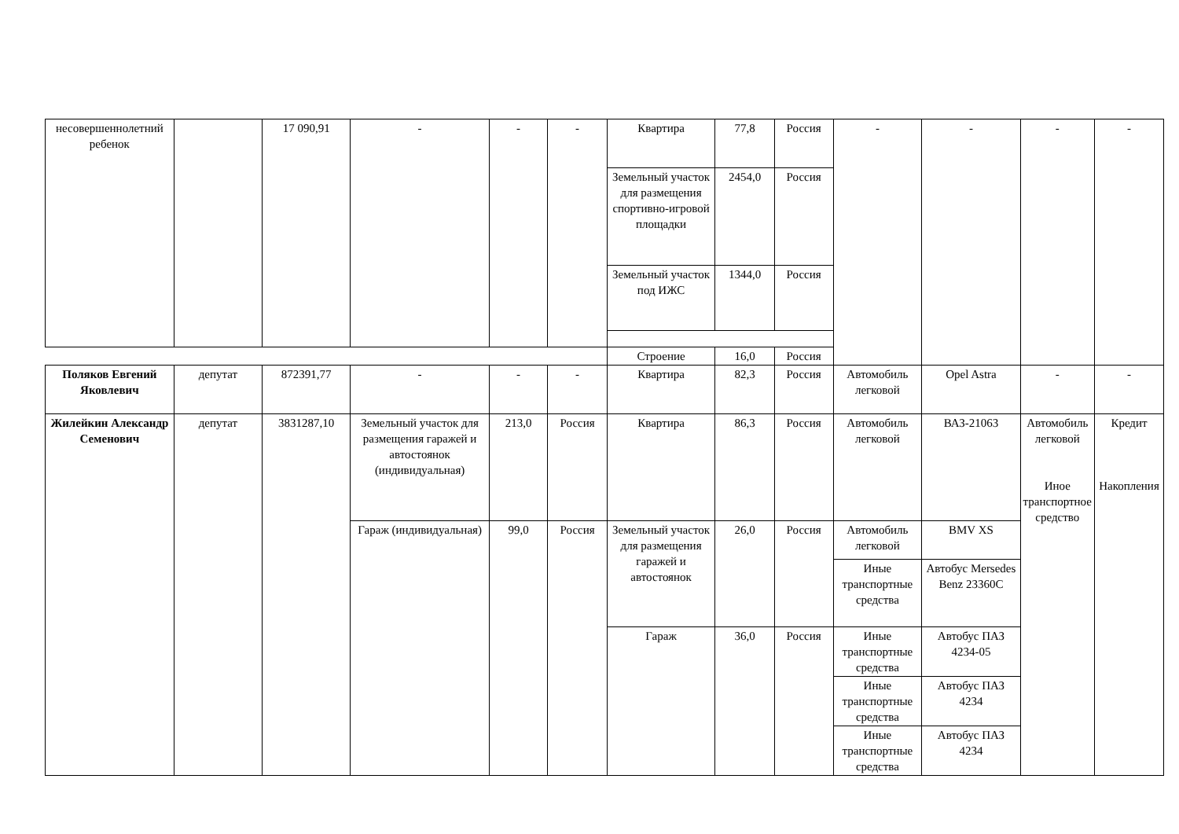| несовершеннолетний ребенок | | 17 090,91 | - | - | - | Квартира | 77,8 | Россия | - | - | - | - |
| | | | | | | Земельный участок для размещения спортивно-игровой площадки | 2454,0 | Россия | | | | |
| | | | | | | Земельный участок под ИЖС | 1344,0 | Россия | | | | |
| | | | | | | Строение | 16,0 | Россия | | | | |
| Поляков Евгений Яковлевич | депутат | 872391,77 | - | - | - | Квартира | 82,3 | Россия | Автомобиль легковой | Opel Astra | - | - |
| Жилейкин Александр Семенович | депутат | 3831287,10 | Земельный участок для размещения гаражей и автостоянок (индивидуальная) | 213,0 | Россия | Квартира | 86,3 | Россия | Автомобиль легковой | ВАЗ-21063 | Автомобиль легковой Иное транспортное средство | Кредит Накопления |
| | | | Гараж (индивидуальная) | 99,0 | Россия | Земельный участок для размещения гаражей и автостоянок | 26,0 | Россия | Автомобиль легковой | BMV XS | | |
| | | | | | | | | | Иные транспортные средства | Автобус Mersedes Benz 23360C | | |
| | | | | | | Гараж | 36,0 | Россия | Иные транспортные средства | Автобус ПАЗ 4234-05 | | |
| | | | | | | | | | Иные транспортные средства | Автобус ПАЗ 4234 | | |
| | | | | | | | | | Иные транспортные средства | Автобус ПАЗ 4234 | | |